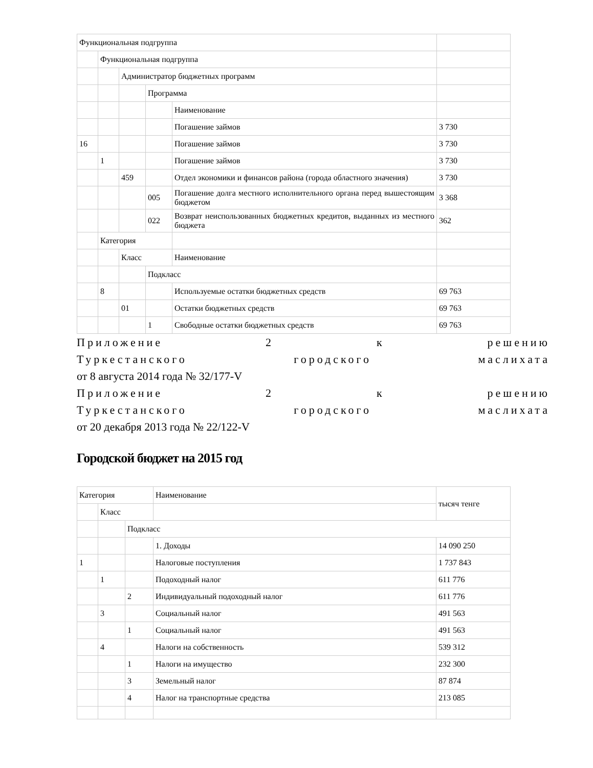| Функциональная подгруппа | | | | | |
| | Функциональная подгруппа | | | | |
| | | Администратор бюджетных программ | | | |
| | | | Программа | | |
| | | | | Наименование | |
| | | | | Погашение займов | 3 730 |
| 16 | | | | Погашение займов | 3 730 |
| | 1 | | | Погашение займов | 3 730 |
| | | 459 | | Отдел экономики и финансов района (города областного значения) | 3 730 |
| | | | 005 | Погашение долга местного исполнительного органа перед вышестоящим бюджетом | 3 368 |
| | | | 022 | Возврат неиспользованных бюджетных кредитов, выданных из местного бюджета | 362 |
| | Категория | | | | |
| | | Класс | | Наименование | |
| | | | Подкласс | | |
| | 8 | | | Используемые остатки бюджетных средств | 69 763 |
| | | 01 | | Остатки бюджетных средств | 69 763 |
| | | | 1 | Свободные остатки бюджетных средств | 69 763 |
Приложение 2 к решению
Туркестанского городского маслихата
от 8 августа 2014 года № 32/177-V
Приложение 2 к решению
Туркестанского городского маслихата
от 20 декабря 2013 года № 22/122-V
Городской бюджет на 2015 год
| Категория | | | Наименование | тысяч тенге |
| | Класс | | | |
| | | Подкласс | | |
| | | | 1. Доходы | 14 090 250 |
| 1 | | | Налоговые поступления | 1 737 843 |
| | 1 | | Подоходный налог | 611 776 |
| | | 2 | Индивидуальный подоходный налог | 611 776 |
| | 3 | | Социальный налог | 491 563 |
| | | 1 | Социальный налог | 491 563 |
| | 4 | | Налоги на собственность | 539 312 |
| | | 1 | Налоги на имущество | 232 300 |
| | | 3 | Земельный налог | 87 874 |
| | | 4 | Налог на транспортные средства | 213 085 |